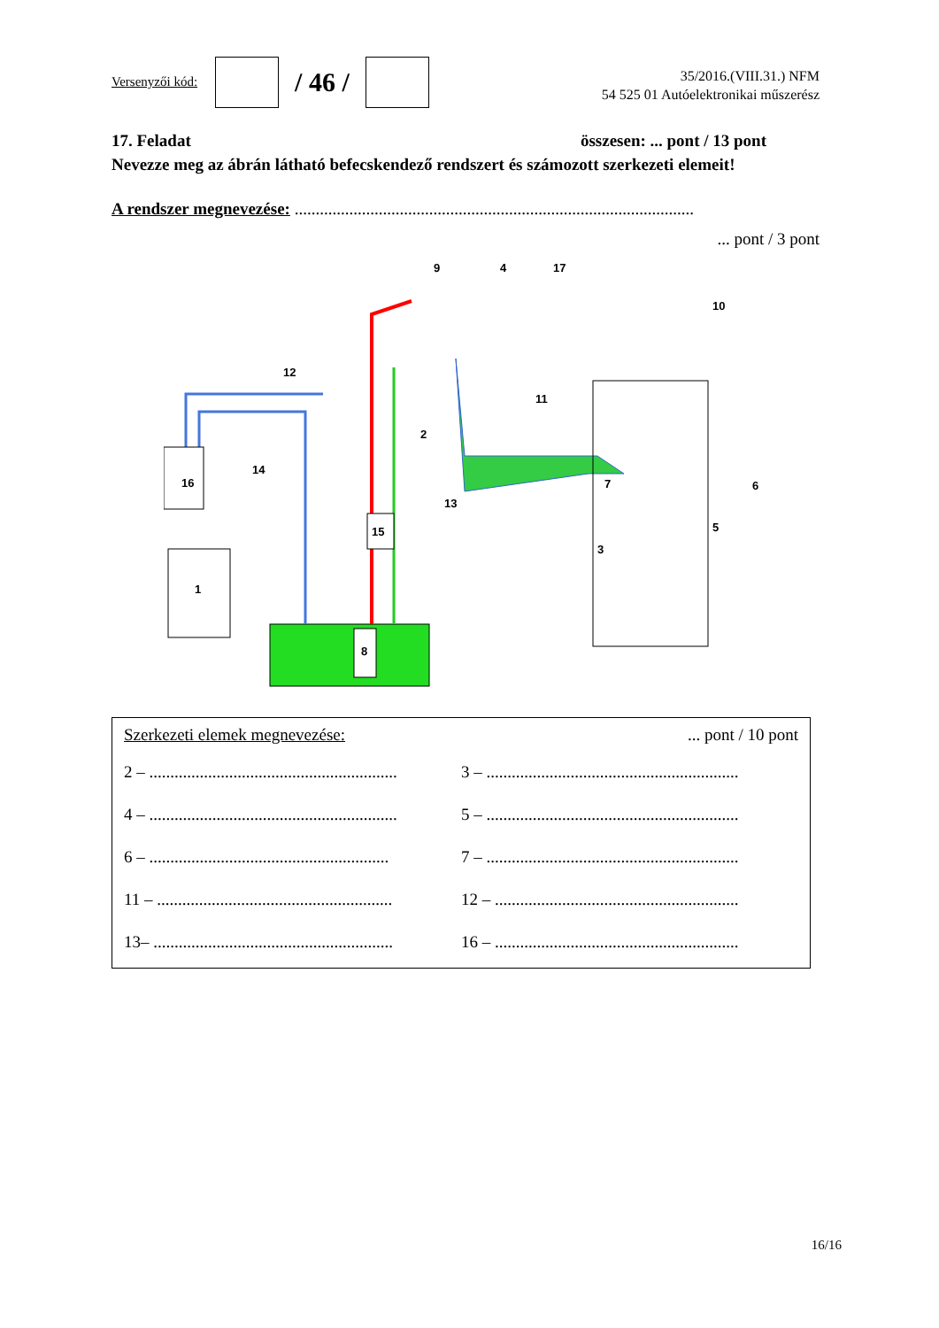Versenyzői kód:
/ 46 /
35/2016.(VIII.31.) NFM
54 525 01 Autóelektronikai műszerész
17. Feladat összesen: ... pont / 13 pont
Nevezze meg az ábrán látható befecskendező rendszert és számozott szerkezeti elemeit!
A rendszer megnevezése: ...............................................................................................
... pont / 3 pont
9
4
17
10
12
11
2
16
14
7
6
13
15
5
3
1
8
Szerkezeti elemek megnevezése:... pont / 10 pont
2 – ...........................................................
3 – ............................................................
4 – ...........................................................
5 – ............................................................
6 – .........................................................
7 – ............................................................
11 – ........................................................
12 – ..........................................................
13– .........................................................
16 – ..........................................................
16/16